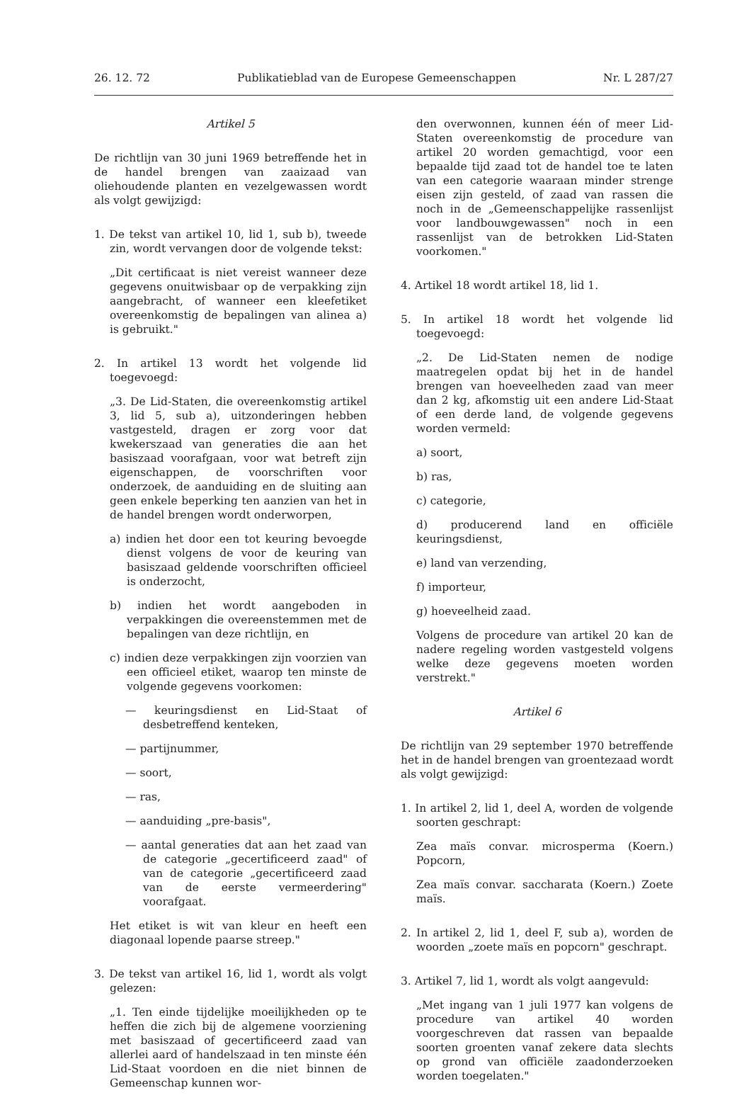26. 12. 72 Publikatieblad van de Europese Gemeenschappen Nr. L 287/27
Artikel 5
De richtlijn van 30 juni 1969 betreffende het in de handel brengen van zaaizaad van oliehoudende planten en vezelgewassen wordt als volgt gewijzigd:
1. De tekst van artikel 10, lid 1, sub b), tweede zin, wordt vervangen door de volgende tekst:
„Dit certificaat is niet vereist wanneer deze gegevens onuitwisbaar op de verpakking zijn aangebracht, of wanneer een kleefetiket overeenkomstig de bepalingen van alinea a) is gebruikt."
2. In artikel 13 wordt het volgende lid toegevoegd:
„3. De Lid-Staten, die overeenkomstig artikel 3, lid 5, sub a), uitzonderingen hebben vastgesteld, dragen er zorg voor dat kwekerszaad van generaties die aan het basiszaad voorafgaan, voor wat betreft zijn eigenschappen, de voorschriften voor onderzoek, de aanduiding en de sluiting aan geen enkele beperking ten aanzien van het in de handel brengen wordt onderworpen,
a) indien het door een tot keuring bevoegde dienst volgens de voor de keuring van basiszaad geldende voorschriften officieel is onderzocht,
b) indien het wordt aangeboden in verpakkingen die overeenstemmen met de bepalingen van deze richtlijn, en
c) indien deze verpakkingen zijn voorzien van een officieel etiket, waarop ten minste de volgende gegevens voorkomen:
— keuringsdienst en Lid-Staat of desbetreffend kenteken,
— partijnummer,
— soort,
— ras,
— aanduiding „pre-basis",
— aantal generaties dat aan het zaad van de categorie „gecertificeerd zaad" of van de categorie „gecertificeerd zaad van de eerste vermeerdering" voorafgaat.
Het etiket is wit van kleur en heeft een diagonaal lopende paarse streep."
3. De tekst van artikel 16, lid 1, wordt als volgt gelezen:
„1. Ten einde tijdelijke moeilijkheden op te heffen die zich bij de algemene voorziening met basiszaad of gecertificeerd zaad van allerlei aard of handelszaad in ten minste één Lid-Staat voordoen en die niet binnen de Gemeenschap kunnen wor-
den overwonnen, kunnen één of meer Lid-Staten overeenkomstig de procedure van artikel 20 worden gemachtigd, voor een bepaalde tijd zaad tot de handel toe te laten van een categorie waaraan minder strenge eisen zijn gesteld, of zaad van rassen die noch in de „Gemeenschappelijke rassenlijst voor landbouwgewassen" noch in een rassenlijst van de betrokken Lid-Staten voorkomen."
4. Artikel 18 wordt artikel 18, lid 1.
5. In artikel 18 wordt het volgende lid toegevoegd:
„2. De Lid-Staten nemen de nodige maatregelen opdat bij het in de handel brengen van hoeveelheden zaad van meer dan 2 kg, afkomstig uit een andere Lid-Staat of een derde land, de volgende gegevens worden vermeld:
a) soort,
b) ras,
c) categorie,
d) producerend land en officiële keuringsdienst,
e) land van verzending,
f) importeur,
g) hoeveelheid zaad.
Volgens de procedure van artikel 20 kan de nadere regeling worden vastgesteld volgens welke deze gegevens moeten worden verstrekt."
Artikel 6
De richtlijn van 29 september 1970 betreffende het in de handel brengen van groentezaad wordt als volgt gewijzigd:
1. In artikel 2, lid 1, deel A, worden de volgende soorten geschrapt:
Zea maïs convar. microsperma (Koern.) Popcorn,
Zea maïs convar. saccharata (Koern.) Zoete maïs.
2. In artikel 2, lid 1, deel F, sub a), worden de woorden „zoete maïs en popcorn" geschrapt.
3. Artikel 7, lid 1, wordt als volgt aangevuld:
„Met ingang van 1 juli 1977 kan volgens de procedure van artikel 40 worden voorgeschreven dat rassen van bepaalde soorten groenten vanaf zekere data slechts op grond van officiële zaadonderzoeken worden toegelaten."